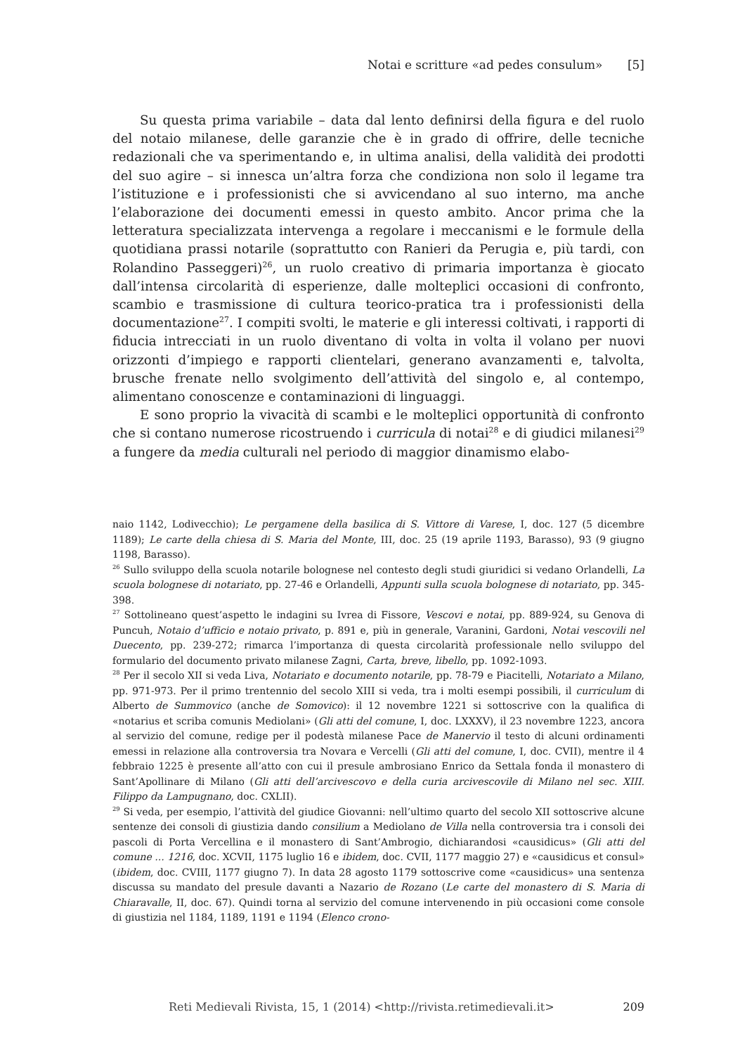Notai e scritture «ad pedes consulum» [5]
Su questa prima variabile – data dal lento definirsi della figura e del ruolo del notaio milanese, delle garanzie che è in grado di offrire, delle tecniche redazionali che va sperimentando e, in ultima analisi, della validità dei prodotti del suo agire – si innesca un’altra forza che condiziona non solo il legame tra l’istituzione e i professionisti che si avvicendano al suo interno, ma anche l’elaborazione dei documenti emessi in questo ambito. Ancor prima che la letteratura specializzata intervenga a regolare i meccanismi e le formule della quotidiana prassi notarile (soprattutto con Ranieri da Perugia e, più tardi, con Rolandino Passeggeri)<sup>26</sup>, un ruolo creativo di primaria importanza è giocato dall’intensa circolarità di esperienze, dalle molteplici occasioni di confronto, scambio e trasmissione di cultura teorico-pratica tra i professionisti della documentazione<sup>27</sup>. I compiti svolti, le materie e gli interessi coltivati, i rapporti di fiducia intrecciati in un ruolo diventano di volta in volta il volano per nuovi orizzonti d’impiego e rapporti clientelari, generano avanzamenti e, talvolta, brusche frenate nello svolgimento dell’attività del singolo e, al contempo, alimentano conoscenze e contaminazioni di linguaggi.
E sono proprio la vivacità di scambi e le molteplici opportunità di confronto che si contano numerose ricostruendo i curricula di notai<sup>28</sup> e di giudici milanesi<sup>29</sup> a fungere da media culturali nel periodo di maggior dinamismo elabo-
naio 1142, Lodivecchio); Le pergamene della basilica di S. Vittore di Varese, I, doc. 127 (5 dicembre 1189); Le carte della chiesa di S. Maria del Monte, III, doc. 25 (19 aprile 1193, Barasso), 93 (9 giugno 1198, Barasso).
<sup>26</sup> Sullo sviluppo della scuola notarile bolognese nel contesto degli studi giuridici si vedano Orlandelli, La scuola bolognese di notariato, pp. 27-46 e Orlandelli, Appunti sulla scuola bolognese di notariato, pp. 345-398.
<sup>27</sup> Sottolineano quest’aspetto le indagini su Ivrea di Fissore, Vescovi e notai, pp. 889-924, su Genova di Puncuh, Notaio d’ufficio e notaio privato, p. 891 e, più in generale, Varanini, Gardoni, Notai vescovili nel Duecento, pp. 239-272; rimarca l’importanza di questa circolarità professionale nello sviluppo del formulario del documento privato milanese Zagni, Carta, breve, libello, pp. 1092-1093.
<sup>28</sup> Per il secolo XII si veda Liva, Notariato e documento notarile, pp. 78-79 e Piacitelli, Notariato a Milano, pp. 971-973. Per il primo trentennio del secolo XIII si veda, tra i molti esempi possibili, il curriculum di Alberto de Summovico (anche de Somovico): il 12 novembre 1221 si sottoscrive con la qualifica di «notarius et scriba comunis Mediolani» (Gli atti del comune, I, doc. LXXXV), il 23 novembre 1223, ancora al servizio del comune, redige per il podestà milanese Pace de Manervio il testo di alcuni ordinamenti emessi in relazione alla controversia tra Novara e Vercelli (Gli atti del comune, I, doc. CVII), mentre il 4 febbraio 1225 è presente all’atto con cui il presule ambrosiano Enrico da Settala fonda il monastero di Sant’Apollinare di Milano (Gli atti dell’arcivescovo e della curia arcivescovile di Milano nel sec. XIII. Filippo da Lampugnano, doc. CXLII).
<sup>29</sup> Si veda, per esempio, l’attività del giudice Giovanni: nell’ultimo quarto del secolo XII sottoscrive alcune sentenze dei consoli di giustizia dando consilium a Mediolano de Villa nella controversia tra i consoli dei pascoli di Porta Vercellina e il monastero di Sant’Ambrogio, dichiarandosi «causidicus» (Gli atti del comune ... 1216, doc. XCVII, 1175 luglio 16 e ibidem, doc. CVII, 1177 maggio 27) e «causidicus et consul» (ibidem, doc. CVIII, 1177 giugno 7). In data 28 agosto 1179 sottoscrive come «causidicus» una sentenza discussa su mandato del presule davanti a Nazario de Rozano (Le carte del monastero di S. Maria di Chiaravalle, II, doc. 67). Quindi torna al servizio del comune intervenendo in più occasioni come console di giustizia nel 1184, 1189, 1191 e 1194 (Elenco crono-
Reti Medievali Rivista, 15, 1 (2014) <http://rivista.retimedievali.it> 209